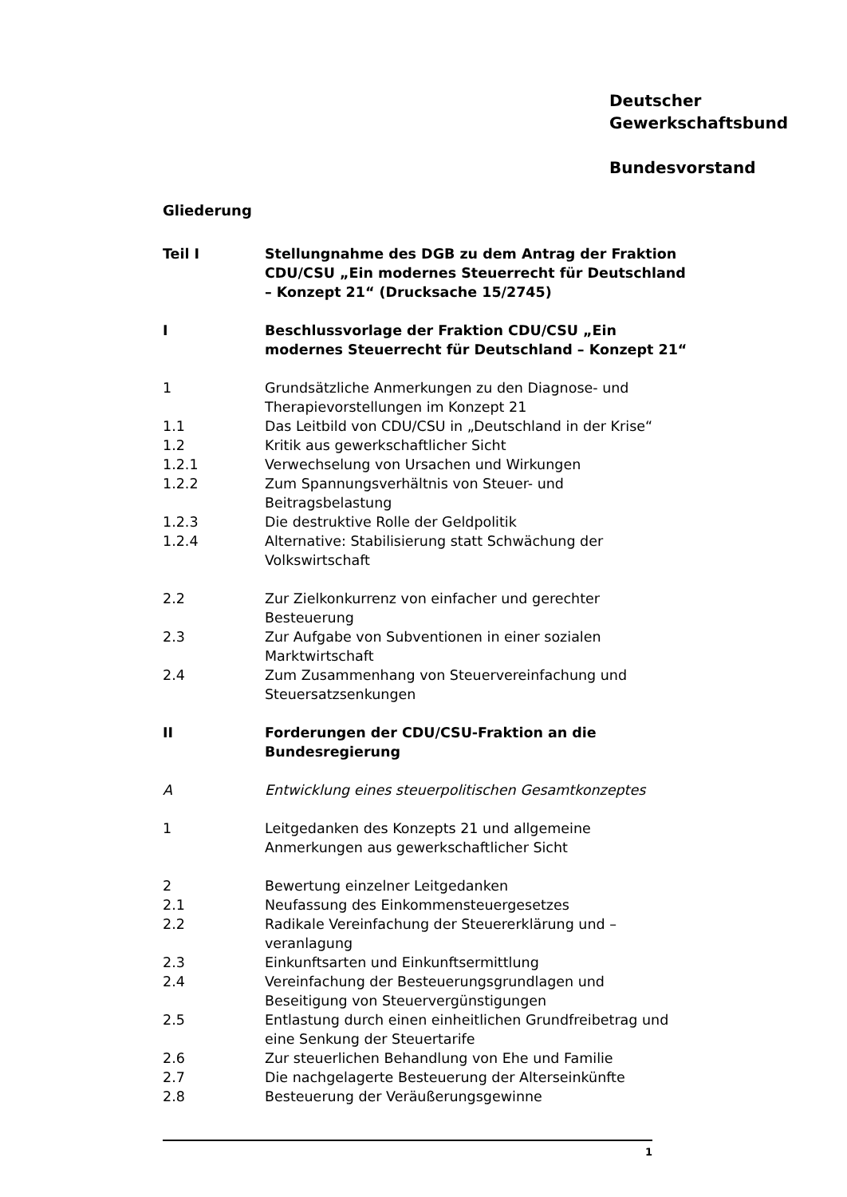Deutscher
Gewerkschaftsbund
Bundesvorstand
Gliederung
Teil I Stellungnahme des DGB zu dem Antrag der Fraktion CDU/CSU „Ein modernes Steuerrecht für Deutschland – Konzept 21“ (Drucksache 15/2745)
I Beschlussvorlage der Fraktion CDU/CSU „Ein modernes Steuerrecht für Deutschland – Konzept 21“
1 Grundsätzliche Anmerkungen zu den Diagnose- und Therapievorstellungen im Konzept 21
1.1 Das Leitbild von CDU/CSU in „Deutschland in der Krise“
1.2 Kritik aus gewerkschaftlicher Sicht
1.2.1 Verwechselung von Ursachen und Wirkungen
1.2.2 Zum Spannungsverhältnis von Steuer- und Beitragsbelastung
1.2.3 Die destruktive Rolle der Geldpolitik
1.2.4 Alternative: Stabilisierung statt Schwächung der Volkswirtschaft
2.2 Zur Zielkonkurrenz von einfacher und gerechter Besteuerung
2.3 Zur Aufgabe von Subventionen in einer sozialen Marktwirtschaft
2.4 Zum Zusammenhang von Steuervereinfachung und Steuersatzsenkungen
II Forderungen der CDU/CSU-Fraktion an die Bundesregierung
A Entwicklung eines steuerpolitischen Gesamtkonzeptes
1 Leitgedanken des Konzepts 21 und allgemeine Anmerkungen aus gewerkschaftlicher Sicht
2 Bewertung einzelner Leitgedanken
2.1 Neufassung des Einkommensteuergesetzes
2.2 Radikale Vereinfachung der Steuererklärung und –veranlagung
2.3 Einkunftsarten und Einkunftsermittlung
2.4 Vereinfachung der Besteuerungsgrundlagen und Beseitigung von Steuervergünstigungen
2.5 Entlastung durch einen einheitlichen Grundfreibetrag und eine Senkung der Steuertarife
2.6 Zur steuerlichen Behandlung von Ehe und Familie
2.7 Die nachgelagerte Besteuerung der Alterseinkünfte
2.8 Besteuerung der Veräußerungsgewinne
1